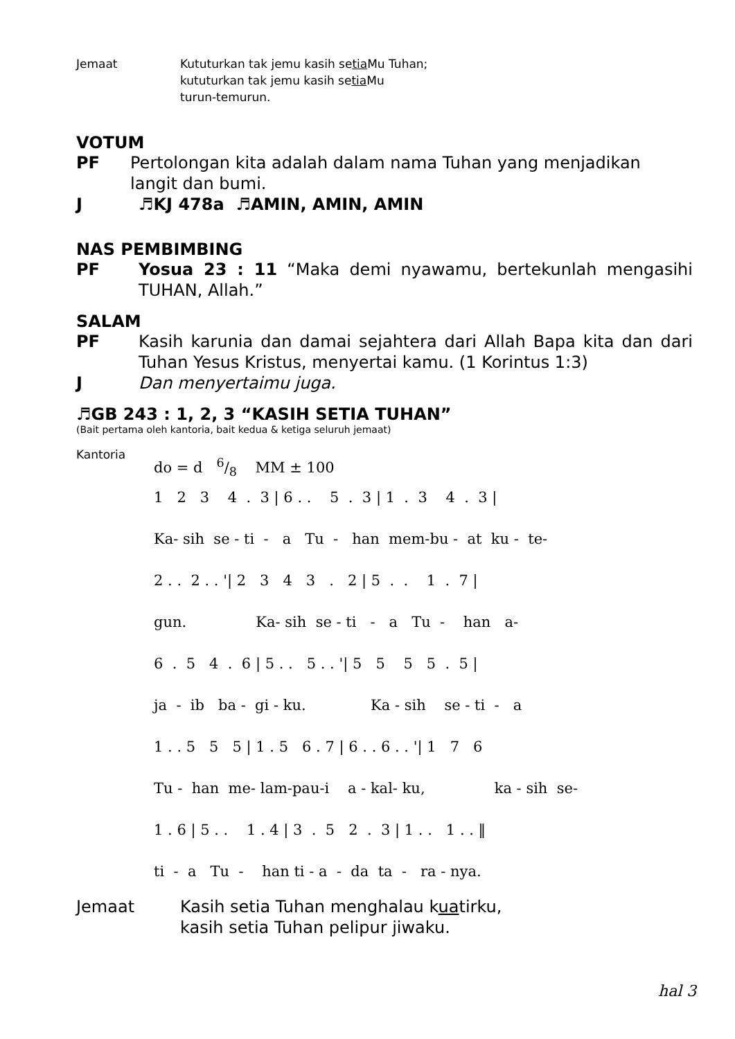Jemaat Kututurkan tak jemu kasih setia Mu Tuhan;
kututurkan tak jemu kasih setia Mu
turun-temurun.
VOTUM
PF Pertolongan kita adalah dalam nama Tuhan yang menjadikan
langit dan bumi.
J ♬KJ 478a ♬AMIN, AMIN, AMIN
NAS PEMBIMBING
PF Yosua 23 : 11 “Maka demi nyawamu, bertekunlah mengasihi TUHAN, Allah.”
SALAM
PF Kasih karunia dan damai sejahtera dari Allah Bapa kita dan dari Tuhan Yesus Kristus, menyertai kamu. (1 Korintus 1:3)
J Dan menyertaimu juga.
♬GB 243 : 1, 2, 3 “KASIH SETIA TUHAN”
(Bait pertama oleh kantoria, bait kedua & ketiga seluruh jemaat)
Kantoria
do = d 6/8 MM ± 100
1 2 3 4 . 3 | 6 . . 5 . 3 | 1 . 3 4 . 3 |
Ka- sih se - ti - a Tu - han mem-bu - at ku - te-
2 . . 2 . . '| 2 3 4 3 . 2 | 5 . . 1 . 7 |
gun. Ka- sih se - ti - a Tu - han a-
6 . 5 4 . 6 | 5 . . 5 . . '| 5 5 5 5 . 5 |
ja - ib ba - gi - ku. Ka - sih se - ti - a
1 . . 5 5 5 | 1 . 5 6 . 7 | 6 . . 6 . . '| 1 7 6
Tu - han me- lam-pau-i a - kal- ku, ka - sih se-
1 . 6 | 5 . . 1 . 4 | 3 . 5 2 . 3 | 1 . . 1 . . ‖
ti - a Tu - han ti - a - da ta - ra - nya.
Jemaat Kasih setia Tuhan menghalau kuatirku,
kasih setia Tuhan pelipur jiwaku.
hal 3